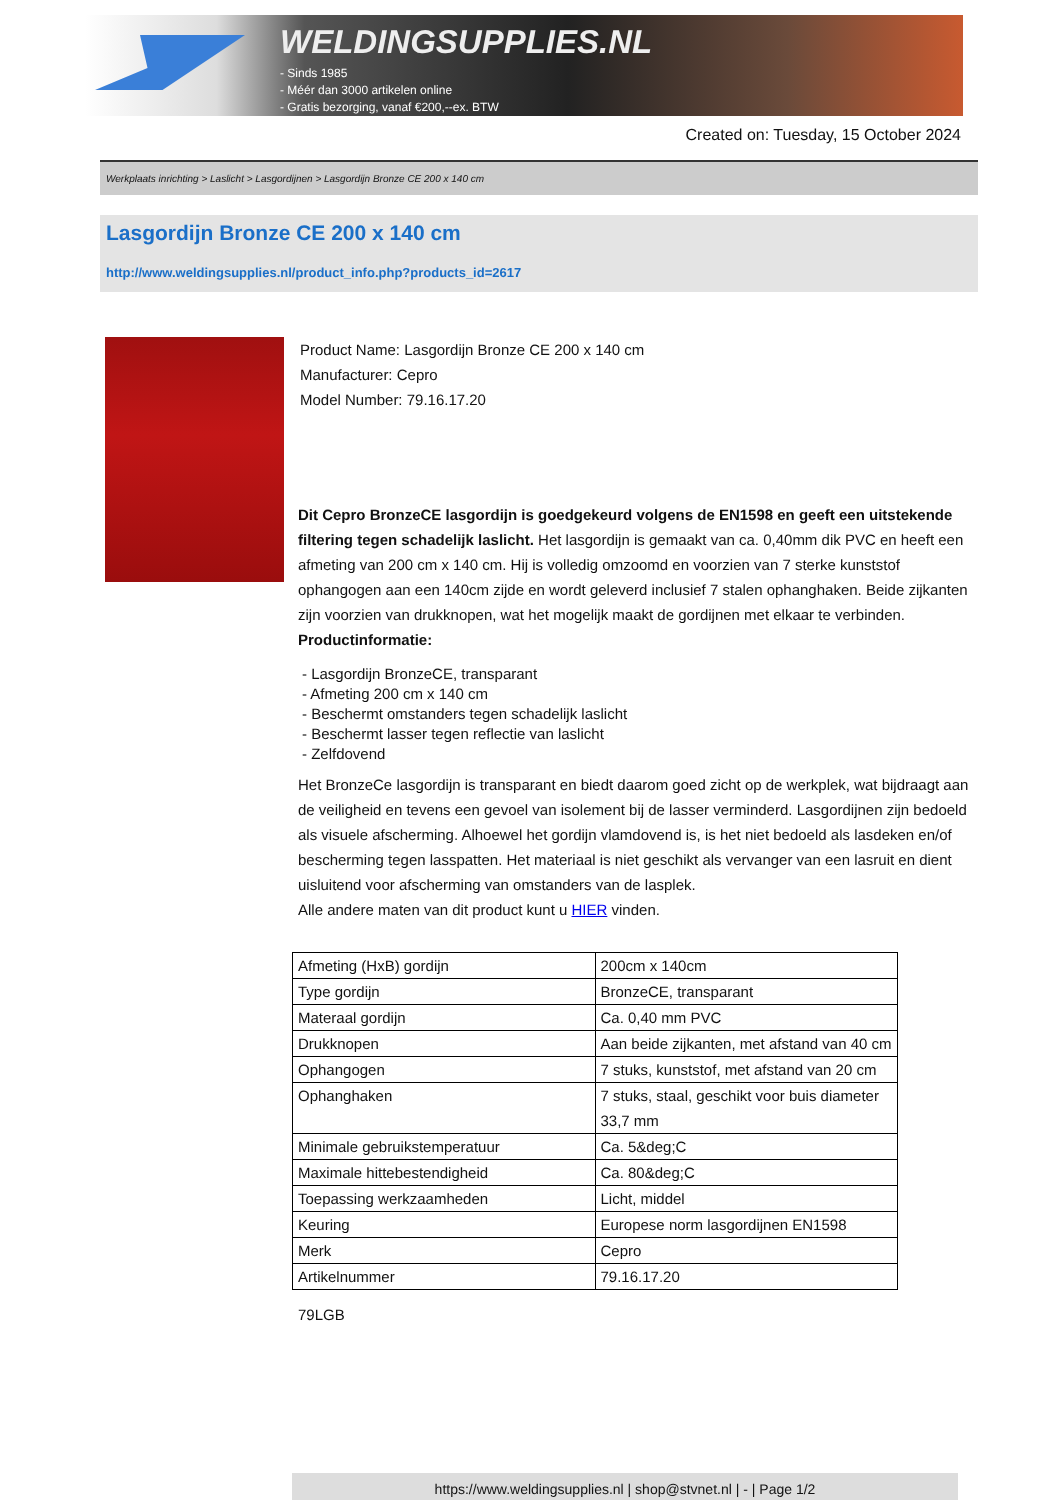WELDINGSUPPLIES.NL
- Sinds 1985
- Méér dan 3000 artikelen online
- Gratis bezorging, vanaf €200,--ex. BTW
Created on: Tuesday, 15 October 2024
Werkplaats inrichting > Laslicht > Lasgordijnen > Lasgordijn Bronze CE 200 x 140 cm
Lasgordijn Bronze CE 200 x 140 cm
http://www.weldingsupplies.nl/product_info.php?products_id=2617
Product Name: Lasgordijn Bronze CE 200 x 140 cm
Manufacturer: Cepro
Model Number: 79.16.17.20
Dit Cepro BronzeCE lasgordijn is goedgekeurd volgens de EN1598 en geeft een uitstekende filtering tegen schadelijk laslicht. Het lasgordijn is gemaakt van ca. 0,40mm dik PVC en heeft een afmeting van 200 cm x 140 cm. Hij is volledig omzoomd en voorzien van 7 sterke kunststof ophangogen aan een 140cm zijde en wordt geleverd inclusief 7 stalen ophanghaken. Beide zijkanten zijn voorzien van drukknopen, wat het mogelijk maakt de gordijnen met elkaar te verbinden.
Productinformatie:
- Lasgordijn BronzeCE, transparant
- Afmeting 200 cm x 140 cm
- Beschermt omstanders tegen schadelijk laslicht
- Beschermt lasser tegen reflectie van laslicht
- Zelfdovend
Het BronzeCe lasgordijn is transparant en biedt daarom goed zicht op de werkplek, wat bijdraagt aan de veiligheid en tevens een gevoel van isolement bij de lasser verminderd. Lasgordijnen zijn bedoeld als visuele afscherming. Alhoewel het gordijn vlamdovend is, is het niet bedoeld als lasdeken en/of bescherming tegen lasspatten. Het materiaal is niet geschikt als vervanger van een lasruit en dient uisluitend voor afscherming van omstanders van de lasplek.
Alle andere maten van dit product kunt u HIER vinden.
| Afmeting (HxB) gordijn | 200cm x 140cm |
| Type gordijn | BronzeCE, transparant |
| Materaal gordijn | Ca. 0,40 mm PVC |
| Drukknopen | Aan beide zijkanten, met afstand van 40 cm |
| Ophangogen | 7 stuks, kunststof, met afstand van 20 cm |
| Ophanghaken | 7 stuks, staal, geschikt voor buis diameter 33,7 mm |
| Minimale gebruikstemperatuur | Ca. 5&deg;C |
| Maximale hittebestendigheid | Ca. 80&deg;C |
| Toepassing werkzaamheden | Licht, middel |
| Keuring | Europese norm lasgordijnen EN1598 |
| Merk | Cepro |
| Artikelnummer | 79.16.17.20 |
79LGB
https://www.weldingsupplies.nl | shop@stvnet.nl | - | Page 1/2